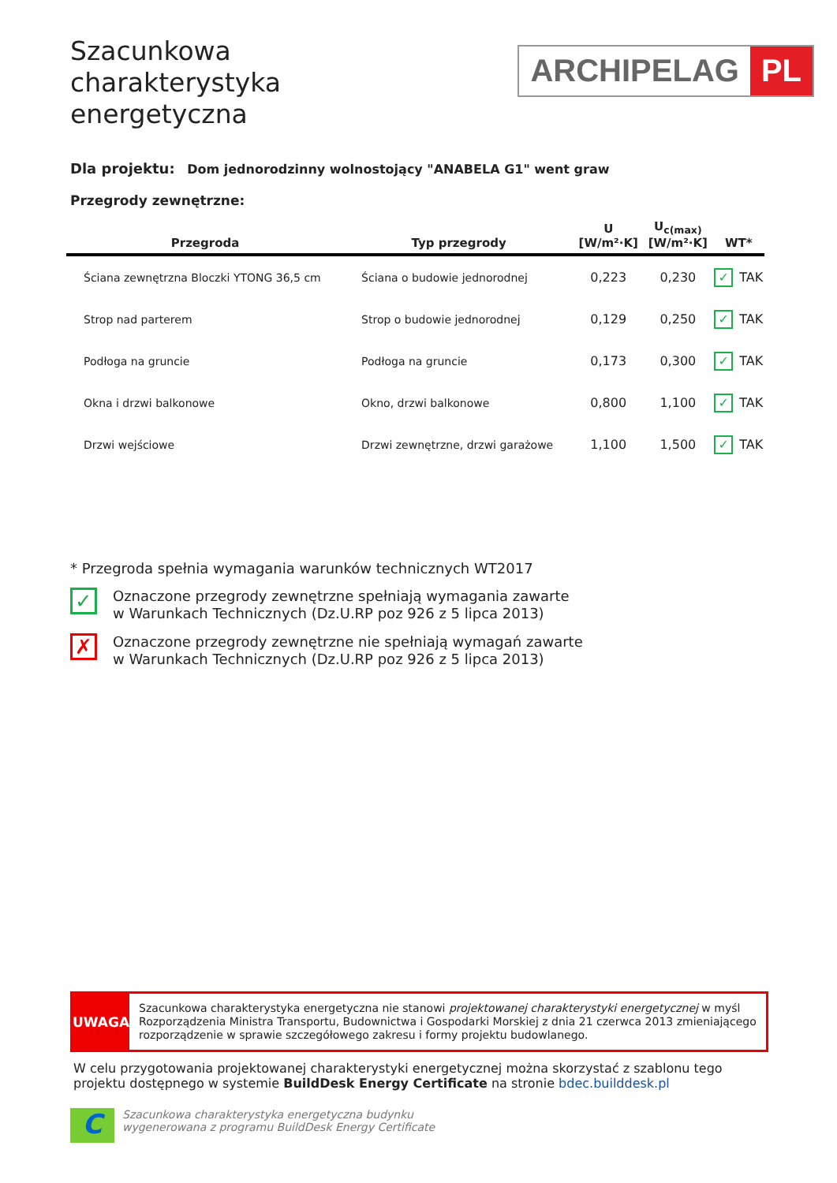Szacunkowa
charakterystyka
energetyczna
ARCHIPELAG PL
Dla projektu: Dom jednorodzinny wolnostojący "ANABELA G1" went graw
Przegrody zewnętrzne:
| Przegroda | Typ przegrody | U [W/m²·K] | U<sub>c(max)</sub> [W/m²·K] | WT* |
| --- | --- | --- | --- | --- |
| Ściana zewnętrzna Bloczki YTONG 36,5 cm | Ściana o budowie jednorodnej | 0,223 | 0,230 | ✓ TAK |
| Strop nad parterem | Strop o budowie jednorodnej | 0,129 | 0,250 | ✓ TAK |
| Podłoga na gruncie | Podłoga na gruncie | 0,173 | 0,300 | ✓ TAK |
| Okna i drzwi balkonowe | Okno, drzwi balkonowe | 0,800 | 1,100 | ✓ TAK |
| Drzwi wejściowe | Drzwi zewnętrzne, drzwi garażowe | 1,100 | 1,500 | ✓ TAK |
* Przegroda spełnia wymagania warunków technicznych WT2017
✓
Oznaczone przegrody zewnętrzne spełniają wymagania zawarte
w Warunkach Technicznych (Dz.U.RP poz 926 z 5 lipca 2013)
✗
Oznaczone przegrody zewnętrzne nie spełniają wymagań zawarte
w Warunkach Technicznych (Dz.U.RP poz 926 z 5 lipca 2013)
UWAGA
Szacunkowa charakterystyka energetyczna nie stanowi projektowanej charakterystyki energetycznej w myśl Rozporządzenia Ministra Transportu, Budownictwa i Gospodarki Morskiej z dnia 21 czerwca 2013 zmieniającego rozporządzenie w sprawie szczegółowego zakresu i formy projektu budowlanego.
W celu przygotowania projektowanej charakterystyki energetycznej można skorzystać z szablonu tego projektu dostępnego w systemie BuildDesk Energy Certificate na stronie bdec.builddesk.pl
C
Szacunkowa charakterystyka energetyczna budynku
wygenerowana z programu BuildDesk Energy Certificate